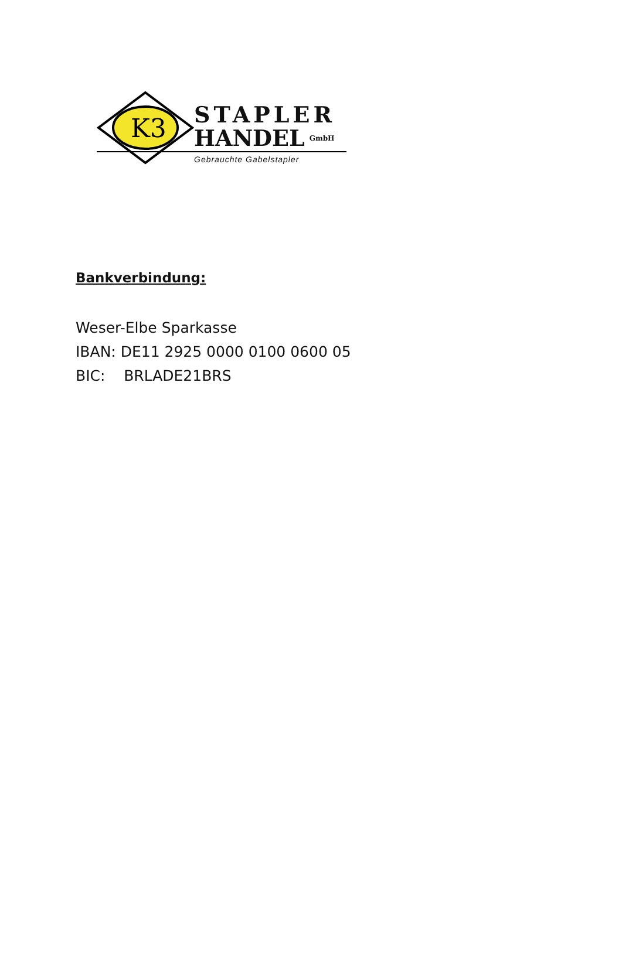K3
STAPLER
HANDEL GmbH
Gebrauchte Gabelstapler
Bankverbindung:
Weser-Elbe Sparkasse
IBAN: DE11 2925 0000 0100 0600 05
BIC: BRLADE21BRS